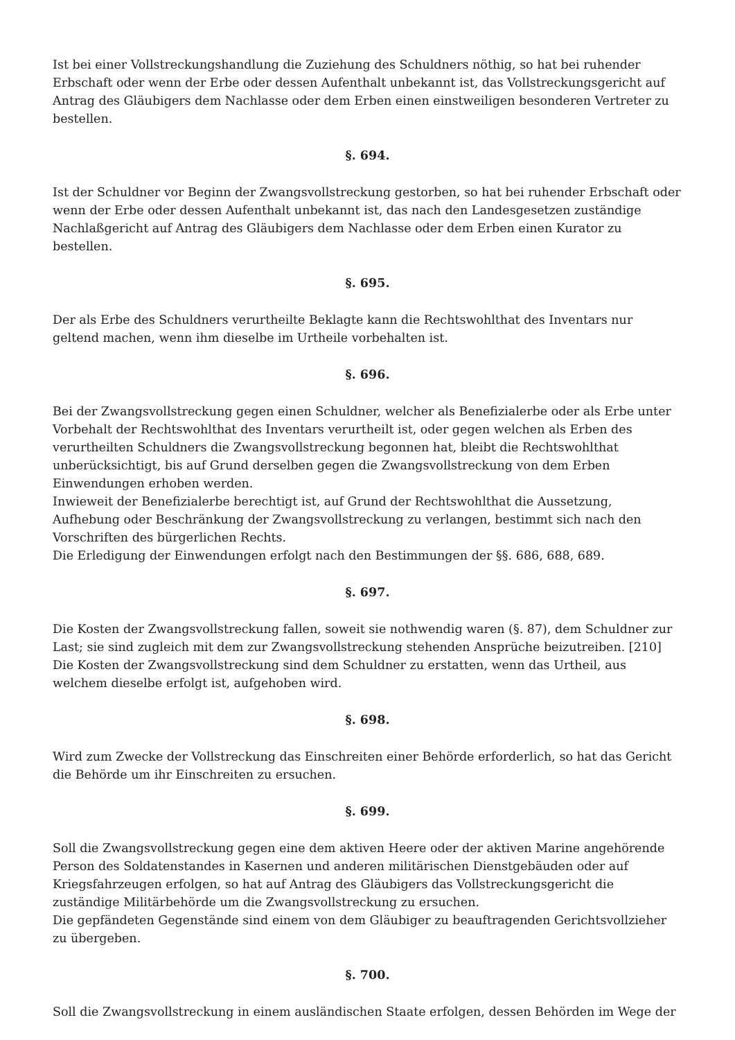Ist bei einer Vollstreckungshandlung die Zuziehung des Schuldners nöthig, so hat bei ruhender Erbschaft oder wenn der Erbe oder dessen Aufenthalt unbekannt ist, das Vollstreckungsgericht auf Antrag des Gläubigers dem Nachlasse oder dem Erben einen einstweiligen besonderen Vertreter zu bestellen.
§. 694.
Ist der Schuldner vor Beginn der Zwangsvollstreckung gestorben, so hat bei ruhender Erbschaft oder wenn der Erbe oder dessen Aufenthalt unbekannt ist, das nach den Landesgesetzen zuständige Nachlaßgericht auf Antrag des Gläubigers dem Nachlasse oder dem Erben einen Kurator zu bestellen.
§. 695.
Der als Erbe des Schuldners verurtheilte Beklagte kann die Rechtswohlthat des Inventars nur geltend machen, wenn ihm dieselbe im Urtheile vorbehalten ist.
§. 696.
Bei der Zwangsvollstreckung gegen einen Schuldner, welcher als Benefizialerbe oder als Erbe unter Vorbehalt der Rechtswohlthat des Inventars verurtheilt ist, oder gegen welchen als Erben des verurtheilten Schuldners die Zwangsvollstreckung begonnen hat, bleibt die Rechtswohlthat unberücksichtigt, bis auf Grund derselben gegen die Zwangsvollstreckung von dem Erben Einwendungen erhoben werden.
Inwieweit der Benefizialerbe berechtigt ist, auf Grund der Rechtswohlthat die Aussetzung, Aufhebung oder Beschränkung der Zwangsvollstreckung zu verlangen, bestimmt sich nach den Vorschriften des bürgerlichen Rechts.
Die Erledigung der Einwendungen erfolgt nach den Bestimmungen der §§. 686, 688, 689.
§. 697.
Die Kosten der Zwangsvollstreckung fallen, soweit sie nothwendig waren (§. 87), dem Schuldner zur Last; sie sind zugleich mit dem zur Zwangsvollstreckung stehenden Ansprüche beizutreiben. [210]
Die Kosten der Zwangsvollstreckung sind dem Schuldner zu erstatten, wenn das Urtheil, aus welchem dieselbe erfolgt ist, aufgehoben wird.
§. 698.
Wird zum Zwecke der Vollstreckung das Einschreiten einer Behörde erforderlich, so hat das Gericht die Behörde um ihr Einschreiten zu ersuchen.
§. 699.
Soll die Zwangsvollstreckung gegen eine dem aktiven Heere oder der aktiven Marine angehörende Person des Soldatenstandes in Kasernen und anderen militärischen Dienstgebäuden oder auf Kriegsfahrzeugen erfolgen, so hat auf Antrag des Gläubigers das Vollstreckungsgericht die zuständige Militärbehörde um die Zwangsvollstreckung zu ersuchen.
Die gepfändeten Gegenstände sind einem von dem Gläubiger zu beauftragenden Gerichtsvollzieher zu übergeben.
§. 700.
Soll die Zwangsvollstreckung in einem ausländischen Staate erfolgen, dessen Behörden im Wege der